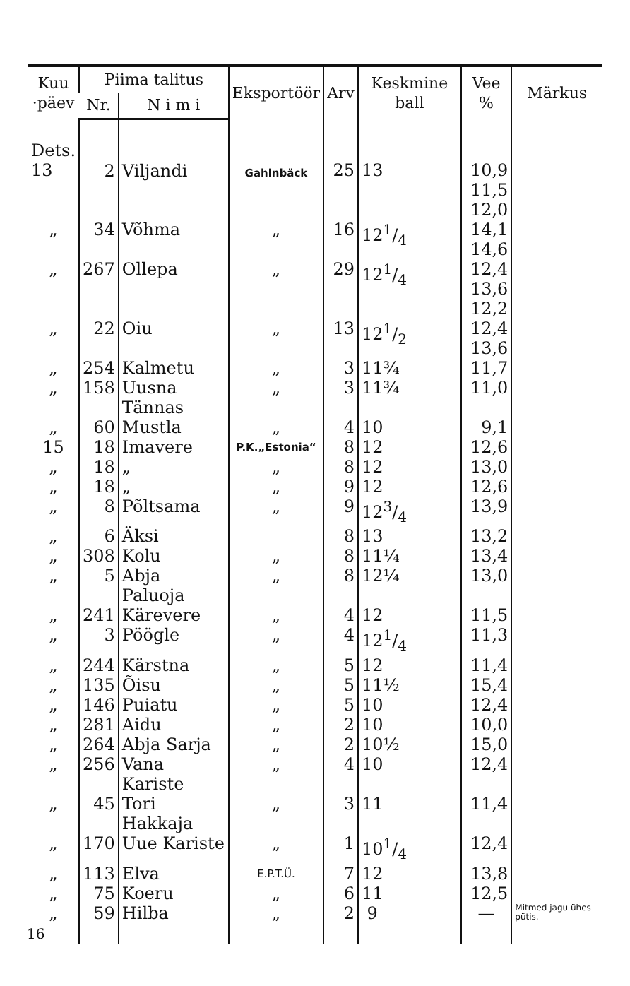| Kuu ·päev | Piima talitus | | Eksportöör | Arv | Keskmine ball | Vee % | Märkus |
| --- | --- | --- | --- | --- | --- | --- | --- |
| | Nr. | N i m i | | | | | |
| Dets. 13 | 2 | Viljandi | Gahlnbäck | 25 | 13 | 10,9 11,5 12,0 | |
| „ | 34 | Võhma | „ | 16 | 121/4 | 14,1 14,6 | |
| „ | 267 | Ollepa | „ | 29 | 121/4 | 12,4 13,6 12,2 | |
| „ | 22 | Oiu | „ | 13 | 121/2 | 12,4 13,6 | |
| „ | 254 | Kalmetu | „ | 3 | 11¾ | 11,7 | |
| „ | 158 | Uusna Tännas | „ | 3 | 11¾ | 11,0 | |
| „ | 60 | Mustla | „ | 4 | 10 | 9,1 | |
| 15 | 18 | Imavere | P.K.„Estonia“ | 8 | 12 | 12,6 | |
| „ | 18 | „ | „ | 8 | 12 | 13,0 | |
| „ | 18 | „ | „ | 9 | 12 | 12,6 | |
| „ | 8 | Põltsama | „ | 9 | 123/4 | 13,9 | |
| „ | 6 | Äksi | | 8 | 13 | 13,2 | |
| „ | 308 | Kolu | „ | 8 | 11¼ | 13,4 | |
| „ | 5 | Abja Paluoja | „ | 8 | 12¼ | 13,0 | |
| „ | 241 | Kärevere | „ | 4 | 12 | 11,5 | |
| „ | 3 | Pöögle | „ | 4 | 121/4 | 11,3 | |
| „ | 244 | Kärstna | „ | 5 | 12 | 11,4 | |
| „ | 135 | Õisu | „ | 5 | 11½ | 15,4 | |
| „ | 146 | Puiatu | „ | 5 | 10 | 12,4 | |
| „ | 281 | Aidu | „ | 2 | 10 | 10,0 | |
| „ | 264 | Abja Sarja | „ | 2 | 10½ | 15,0 | |
| „ | 256 | Vana Kariste | „ | 4 | 10 | 12,4 | |
| „ | 45 | Tori Hakkaja | „ | 3 | 11 | 11,4 | |
| „ | 170 | Uue Kariste | „ | 1 | 101/4 | 12,4 | |
| „ | 113 | Elva | E.P.T.Ü. | 7 | 12 | 13,8 | |
| „ | 75 | Koeru | „ | 6 | 11 | 12,5 | |
| „ | 59 | Hilba | „ | 2 | 9 | — | Mitmed jagu ühes pütis. |
16